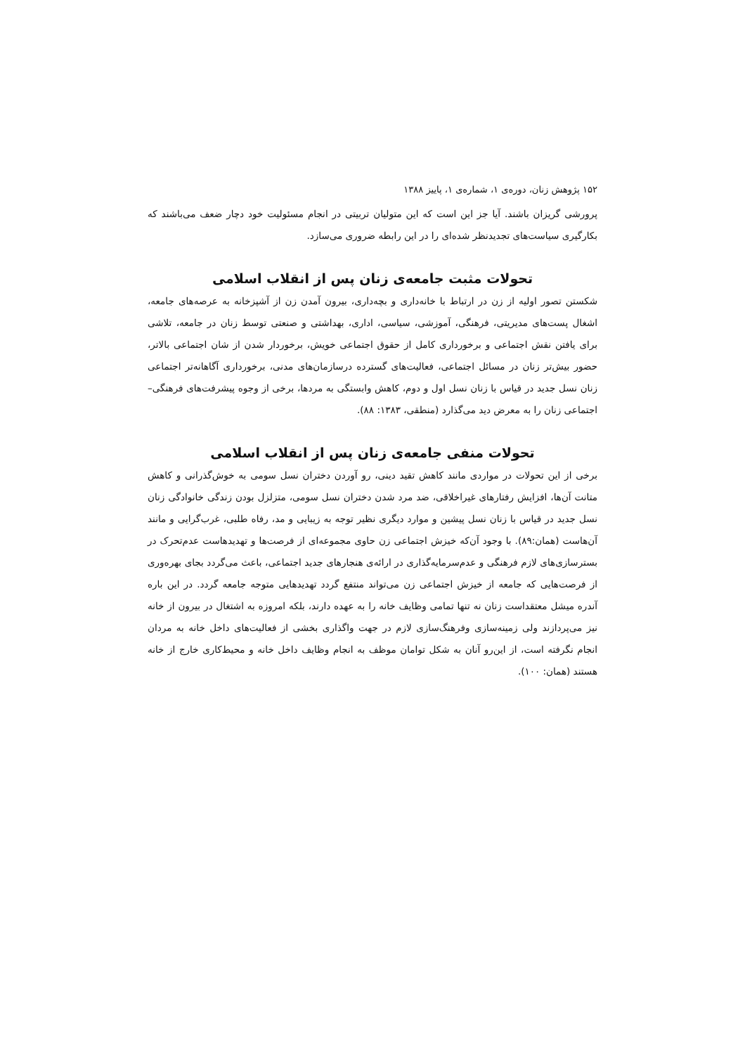۱۵۲ پژوهش زنان، دوره‌ی ۱، شماره‌ی ۱، پاییز ۱۳۸۸
پرورشی گریزان باشند. آیا جز این است که این متولیان تربیتی در انجام مسئولیت خود دچار ضعف می‌باشند که بکارگیری سیاست‌های تجدیدنظر شده‌ای را در این رابطه ضروری می‌سازد.
تحولات مثبت جامعه‌ی زنان پس از انقلاب اسلامی
شکستن تصور اولیه از زن در ارتباط با خانه‌داری و بچه‌داری، بیرون آمدن زن از آشپزخانه به عرصه‌های جامعه، اشغال پست‌های مدیریتی، فرهنگی، آموزشی، سیاسی، اداری، بهداشتی و صنعتی توسط زنان در جامعه، تلاشی برای یافتن نقش اجتماعی و برخورداری کامل از حقوق اجتماعی خویش، برخوردار شدن از شان اجتماعی بالاتر، حضور بیش‌تر زنان در مسائل اجتماعی، فعالیت‌های گسترده درسازمان‌های مدنی، برخورداری آگاهانه‌تر اجتماعی زنان نسل جدید در قیاس با زنان نسل اول و دوم، کاهش وابستگی به مردها، برخی از وجوه پیشرفت‌های فرهنگی–اجتماعی زنان را به معرض دید می‌گذارد (منطقی، ۱۳۸۳: ۸۸).
تحولات منفی جامعه‌ی زنان پس از انقلاب اسلامی
برخی از این تحولات در مواردی مانند کاهش تقید دینی، رو آوردن دختران نسل سومی به خوش‌گذرانی و کاهش متانت آن‌ها، افزایش رفتارهای غیراخلاقی، ضد مرد شدن دختران نسل سومی، متزلزل بودن زندگی خانوادگی زنان نسل جدید در قیاس با زنان نسل پیشین و موارد دیگری نظیر توجه به زیبایی و مد، رفاه طلبی، غرب‌گرایی و مانند آن‌هاست (همان:۸۹). با وجود آن‌که خیزش اجتماعی زن حاوی مجموعه‌ای از فرصت‌ها و تهدیدهاست عدم‌تحرک در بسترسازی‌های لازم فرهنگی و عدم‌سرمایه‌گذاری در ارائه‌ی هنجارهای جدید اجتماعی، باعث می‌گردد بجای بهره‌وری از فرصت‌هایی که جامعه از خیزش اجتماعی زن می‌تواند منتفع گردد تهدیدهایی متوجه جامعه گردد. در این باره آندره میشل معتقداست زنان نه تنها تمامی وظایف خانه را به عهده دارند، بلکه امروزه به اشتغال در بیرون از خانه نیز می‌پردازند ولی زمینه‌سازی وفرهنگ‌سازی لازم در جهت واگذاری بخشی از فعالیت‌های داخل خانه به مردان انجام نگرفته است، از این‌رو آنان به شکل توامان موظف به انجام وظایف داخل خانه و محیط‌کاری خارج از خانه هستند (همان: ۱۰۰).